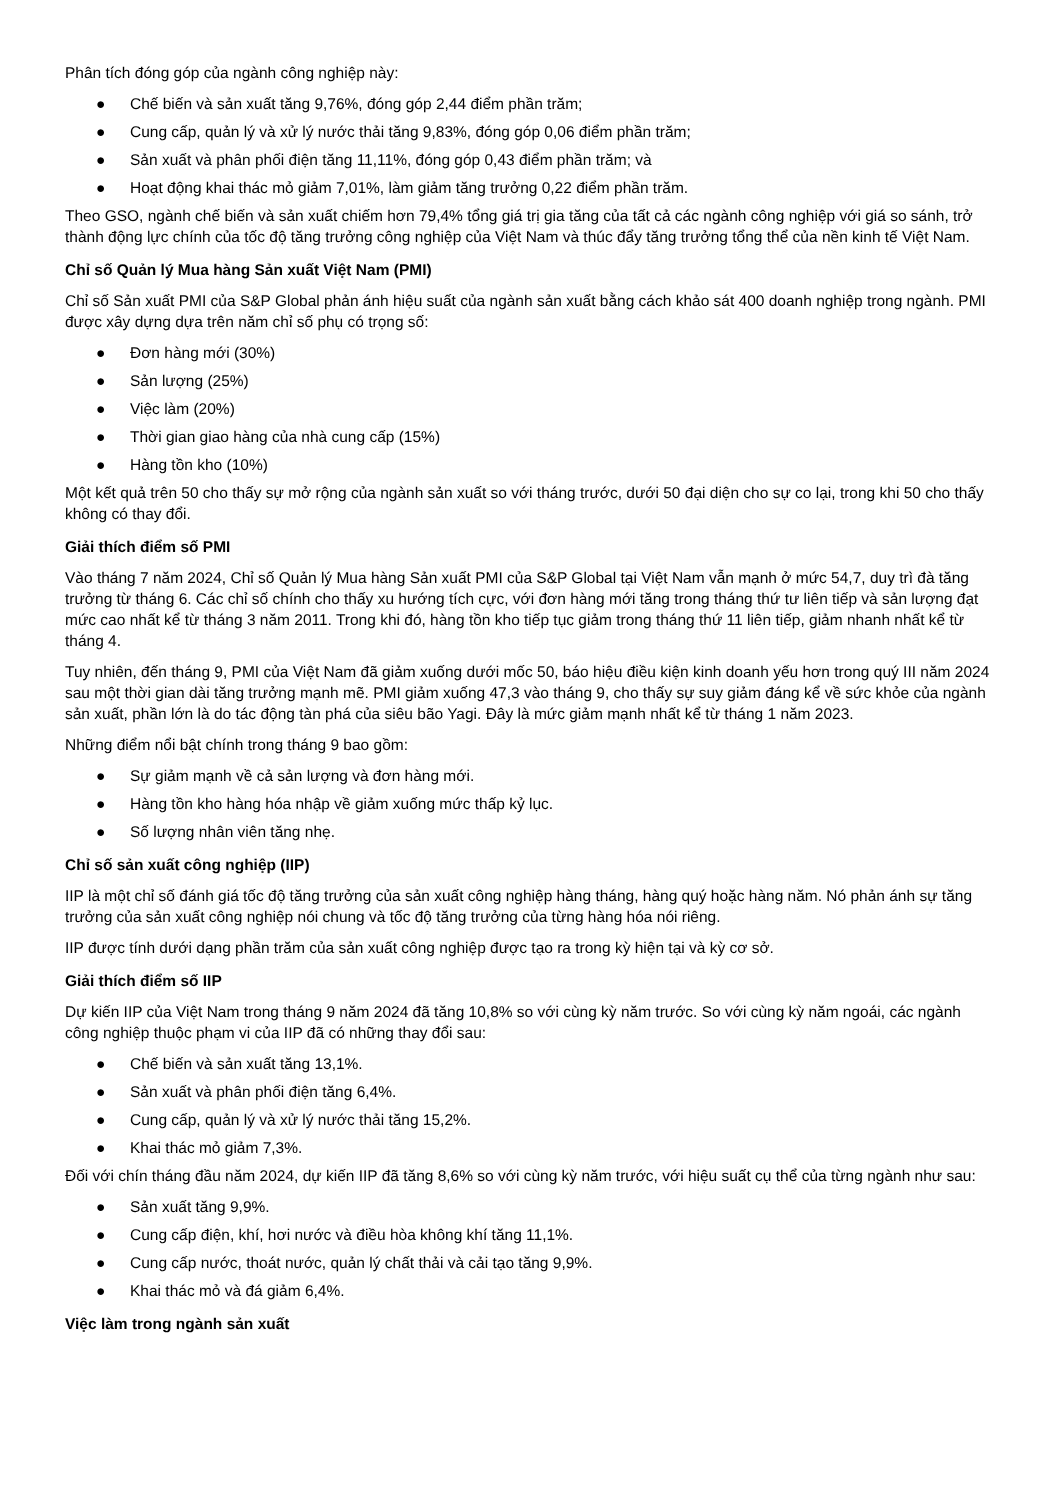Phân tích đóng góp của ngành công nghiệp này:
● Chế biến và sản xuất tăng 9,76%, đóng góp 2,44 điểm phần trăm;
● Cung cấp, quản lý và xử lý nước thải tăng 9,83%, đóng góp 0,06 điểm phần trăm;
● Sản xuất và phân phối điện tăng 11,11%, đóng góp 0,43 điểm phần trăm; và
● Hoạt động khai thác mỏ giảm 7,01%, làm giảm tăng trưởng 0,22 điểm phần trăm.
Theo GSO, ngành chế biến và sản xuất chiếm hơn 79,4% tổng giá trị gia tăng của tất cả các ngành công nghiệp với giá so sánh, trở thành động lực chính của tốc độ tăng trưởng công nghiệp của Việt Nam và thúc đẩy tăng trưởng tổng thể của nền kinh tế Việt Nam.
Chỉ số Quản lý Mua hàng Sản xuất Việt Nam (PMI)
Chỉ số Sản xuất PMI của S&P Global phản ánh hiệu suất của ngành sản xuất bằng cách khảo sát 400 doanh nghiệp trong ngành. PMI được xây dựng dựa trên năm chỉ số phụ có trọng số:
● Đơn hàng mới (30%)
● Sản lượng (25%)
● Việc làm (20%)
● Thời gian giao hàng của nhà cung cấp (15%)
● Hàng tồn kho (10%)
Một kết quả trên 50 cho thấy sự mở rộng của ngành sản xuất so với tháng trước, dưới 50 đại diện cho sự co lại, trong khi 50 cho thấy không có thay đổi.
Giải thích điểm số PMI
Vào tháng 7 năm 2024, Chỉ số Quản lý Mua hàng Sản xuất PMI của S&P Global tại Việt Nam vẫn mạnh ở mức 54,7, duy trì đà tăng trưởng từ tháng 6. Các chỉ số chính cho thấy xu hướng tích cực, với đơn hàng mới tăng trong tháng thứ tư liên tiếp và sản lượng đạt mức cao nhất kể từ tháng 3 năm 2011. Trong khi đó, hàng tồn kho tiếp tục giảm trong tháng thứ 11 liên tiếp, giảm nhanh nhất kể từ tháng 4.
Tuy nhiên, đến tháng 9, PMI của Việt Nam đã giảm xuống dưới mốc 50, báo hiệu điều kiện kinh doanh yếu hơn trong quý III năm 2024 sau một thời gian dài tăng trưởng mạnh mẽ. PMI giảm xuống 47,3 vào tháng 9, cho thấy sự suy giảm đáng kể về sức khỏe của ngành sản xuất, phần lớn là do tác động tàn phá của siêu bão Yagi. Đây là mức giảm mạnh nhất kể từ tháng 1 năm 2023.
Những điểm nổi bật chính trong tháng 9 bao gồm:
● Sự giảm mạnh về cả sản lượng và đơn hàng mới.
● Hàng tồn kho hàng hóa nhập về giảm xuống mức thấp kỷ lục.
● Số lượng nhân viên tăng nhẹ.
Chỉ số sản xuất công nghiệp (IIP)
IIP là một chỉ số đánh giá tốc độ tăng trưởng của sản xuất công nghiệp hàng tháng, hàng quý hoặc hàng năm. Nó phản ánh sự tăng trưởng của sản xuất công nghiệp nói chung và tốc độ tăng trưởng của từng hàng hóa nói riêng.
IIP được tính dưới dạng phần trăm của sản xuất công nghiệp được tạo ra trong kỳ hiện tại và kỳ cơ sở.
Giải thích điểm số IIP
Dự kiến IIP của Việt Nam trong tháng 9 năm 2024 đã tăng 10,8% so với cùng kỳ năm trước. So với cùng kỳ năm ngoái, các ngành công nghiệp thuộc phạm vi của IIP đã có những thay đổi sau:
● Chế biến và sản xuất tăng 13,1%.
● Sản xuất và phân phối điện tăng 6,4%.
● Cung cấp, quản lý và xử lý nước thải tăng 15,2%.
● Khai thác mỏ giảm 7,3%.
Đối với chín tháng đầu năm 2024, dự kiến IIP đã tăng 8,6% so với cùng kỳ năm trước, với hiệu suất cụ thể của từng ngành như sau:
● Sản xuất tăng 9,9%.
● Cung cấp điện, khí, hơi nước và điều hòa không khí tăng 11,1%.
● Cung cấp nước, thoát nước, quản lý chất thải và cải tạo tăng 9,9%.
● Khai thác mỏ và đá giảm 6,4%.
Việc làm trong ngành sản xuất